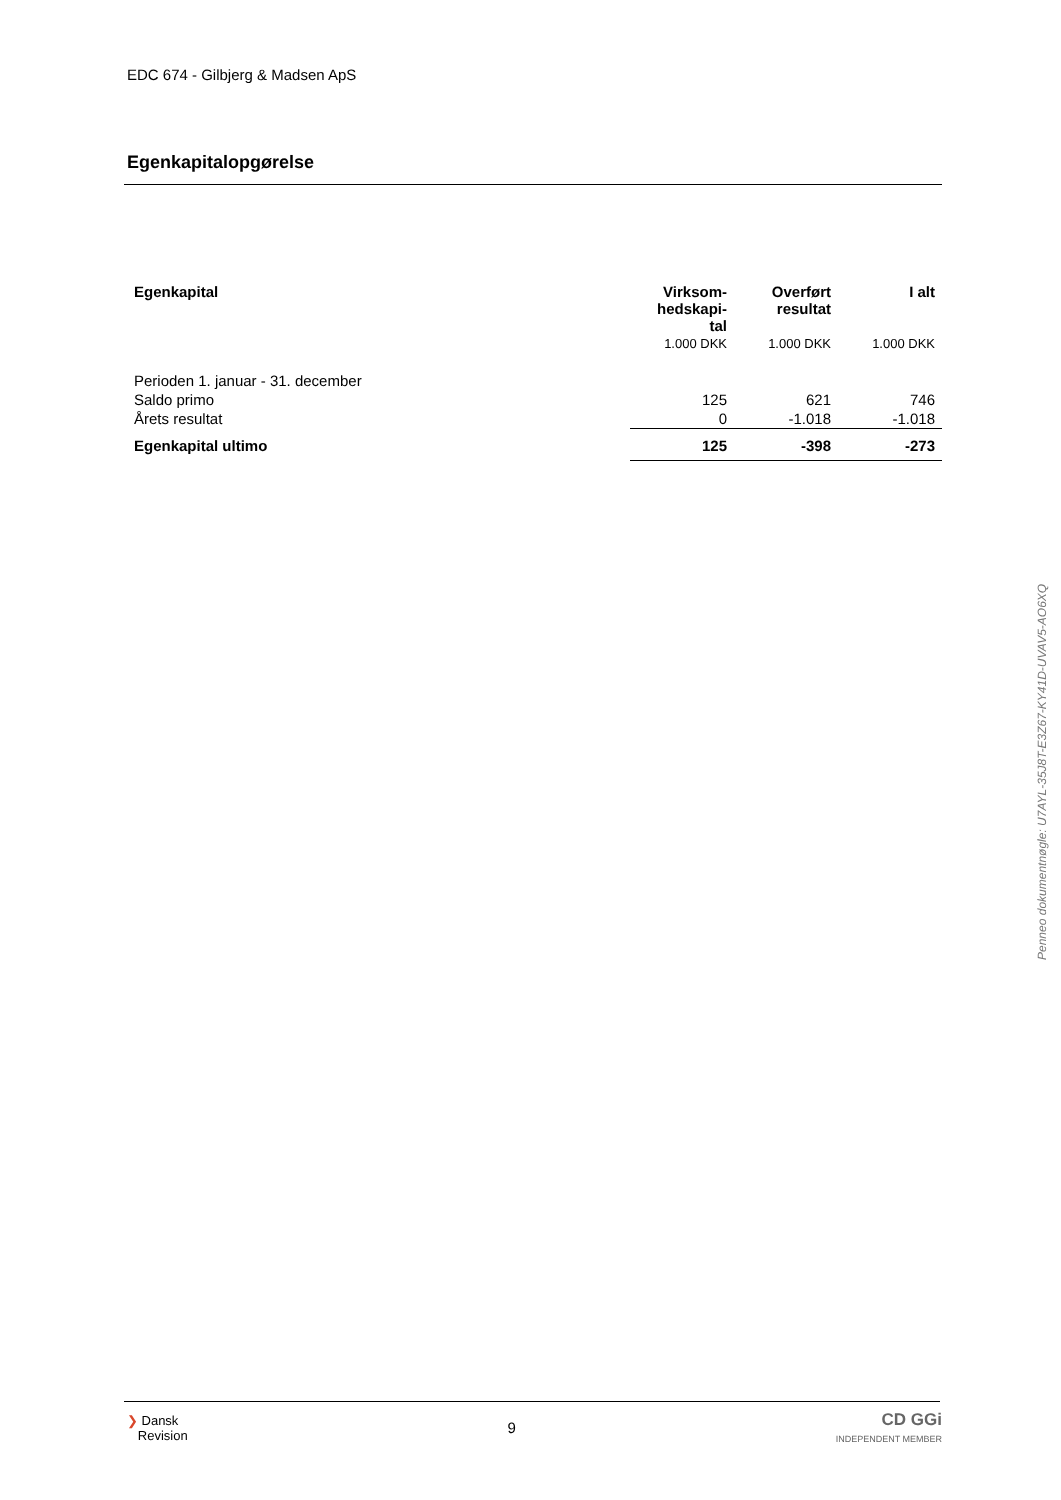EDC 674 - Gilbjerg & Madsen ApS
Egenkapitalopgørelse
| Egenkapital | Virksom- hedskapi- tal | Overført resultat | I alt |
| --- | --- | --- | --- |
| | 1.000 DKK | 1.000 DKK | 1.000 DKK |
| Perioden 1. januar - 31. december | | | |
| Saldo primo | 125 | 621 | 746 |
| Årets resultat | 0 | -1.018 | -1.018 |
| Egenkapital ultimo | 125 | -398 | -273 |
Penneo dokumentnøgle: U7AYL-35J8T-E3Z67-KY41D-UVAV5-AO6XQ
❯ Dansk
Revision
9
CD GGi
INDEPENDENT MEMBER